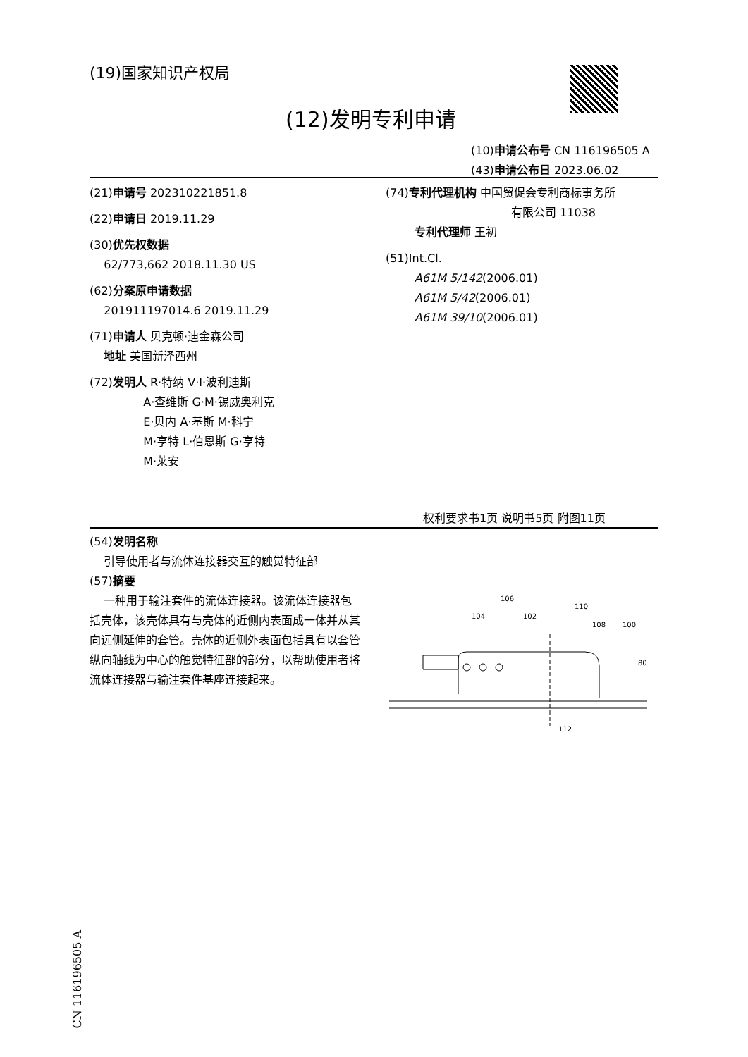(19)国家知识产权局
(12)发明专利申请
(10)申请公布号 CN 116196505 A
(43)申请公布日 2023.06.02
(21)申请号 202310221851.8
(22)申请日 2019.11.29
(30)优先权数据
62/773,662 2018.11.30 US
(62)分案原申请数据
201911197014.6 2019.11.29
(71)申请人 贝克顿·迪金森公司
地址 美国新泽西州
(72)发明人 R·特纳 V·I·波利迪斯
A·查维斯 G·M·锡威奥利克
E·贝内 A·基斯 M·科宁
M·亨特 L·伯恩斯 G·亨特
M·莱安
(74)专利代理机构 中国贸促会专利商标事务所
有限公司 11038
专利代理师 王初
(51)Int.Cl.
A61M 5/142(2006.01)
A61M 5/42(2006.01)
A61M 39/10(2006.01)
权利要求书1页 说明书5页 附图11页
(54)发明名称
引导使用者与流体连接器交互的触觉特征部
(57)摘要
一种用于输注套件的流体连接器。该流体连接器包括壳体，该壳体具有与壳体的近侧内表面成一体并从其向远侧延伸的套管。壳体的近侧外表面包括具有以套管纵向轴线为中心的触觉特征部的部分，以帮助使用者将流体连接器与输注套件基座连接起来。
106
104
102
110
108
100
80
112
CN 116196505 A